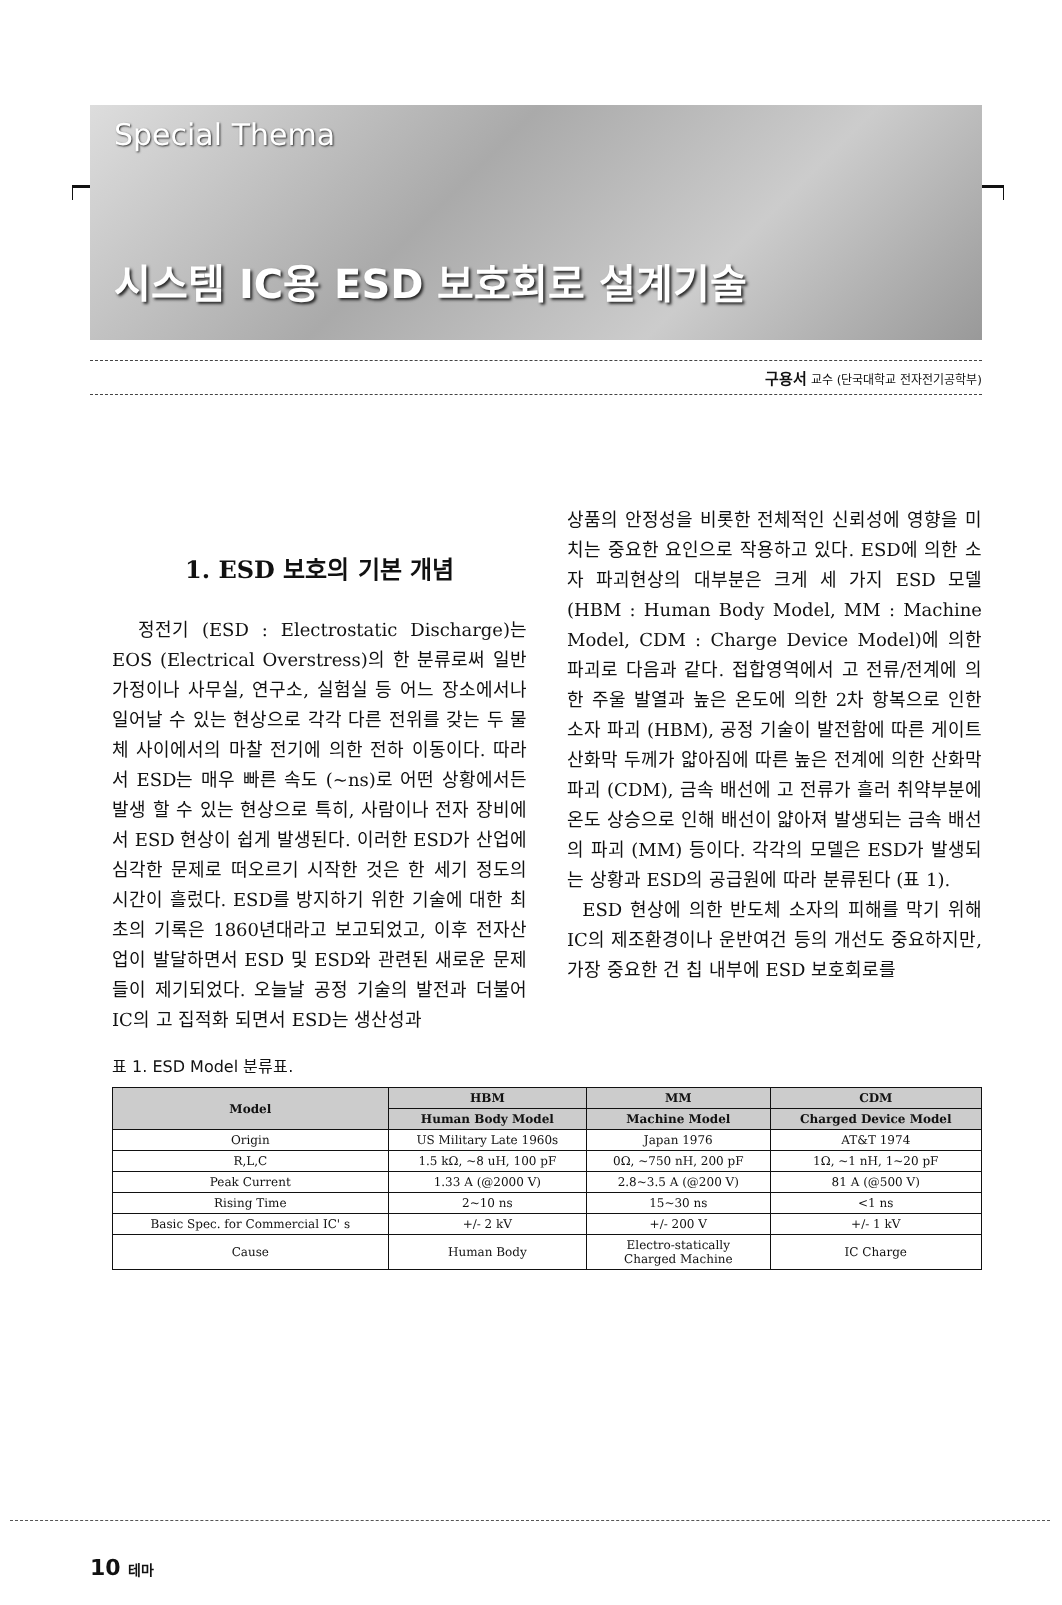Special Thema
시스템 IC용 ESD 보호회로 설계기술
구용서 교수 (단국대학교 전자전기공학부)
1. ESD 보호의 기본 개념
정전기 (ESD : Electrostatic Discharge)는 EOS (Electrical Overstress)의 한 분류로써 일반 가정이나 사무실, 연구소, 실험실 등 어느 장소에서나 일어날 수 있는 현상으로 각각 다른 전위를 갖는 두 물체 사이에서의 마찰 전기에 의한 전하 이동이다. 따라서 ESD는 매우 빠른 속도 (~ns)로 어떤 상황에서든 발생 할 수 있는 현상으로 특히, 사람이나 전자 장비에서 ESD 현상이 쉽게 발생된다. 이러한 ESD가 산업에 심각한 문제로 떠오르기 시작한 것은 한 세기 정도의 시간이 흘렀다. ESD를 방지하기 위한 기술에 대한 최초의 기록은 1860년대라고 보고되었고, 이후 전자산업이 발달하면서 ESD 및 ESD와 관련된 새로운 문제들이 제기되었다. 오늘날 공정 기술의 발전과 더불어 IC의 고 집적화 되면서 ESD는 생산성과
상품의 안정성을 비롯한 전체적인 신뢰성에 영향을 미치는 중요한 요인으로 작용하고 있다. ESD에 의한 소자 파괴현상의 대부분은 크게 세 가지 ESD 모델 (HBM : Human Body Model, MM : Machine Model, CDM : Charge Device Model)에 의한 파괴로 다음과 같다. 접합영역에서 고 전류/전계에 의한 주울 발열과 높은 온도에 의한 2차 항복으로 인한 소자 파괴 (HBM), 공정 기술이 발전함에 따른 게이트 산화막 두께가 얇아짐에 따른 높은 전계에 의한 산화막 파괴 (CDM), 금속 배선에 고 전류가 흘러 취약부분에 온도 상승으로 인해 배선이 얇아져 발생되는 금속 배선의 파괴 (MM) 등이다. 각각의 모델은 ESD가 발생되는 상황과 ESD의 공급원에 따라 분류된다 (표 1).
ESD 현상에 의한 반도체 소자의 피해를 막기 위해 IC의 제조환경이나 운반여건 등의 개선도 중요하지만, 가장 중요한 건 칩 내부에 ESD 보호회로를
표 1. ESD Model 분류표.
| Model | HBM | MM | CDM |
| --- | --- | --- | --- |
| | Human Body Model | Machine Model | Charged Device Model |
| Origin | US Military Late 1960s | Japan 1976 | AT&T 1974 |
| R,L,C | 1.5 kΩ, ~8 uH, 100 pF | 0Ω, ~750 nH, 200 pF | 1Ω, ~1 nH, 1~20 pF |
| Peak Current | 1.33 A (@2000 V) | 2.8~3.5 A (@200 V) | 81 A (@500 V) |
| Rising Time | 2~10 ns | 15~30 ns | <1 ns |
| Basic Spec. for Commercial IC' s | +/- 2 kV | +/- 200 V | +/- 1 kV |
| Cause | Human Body | Electro-statically Charged Machine | IC Charge |
10 테마